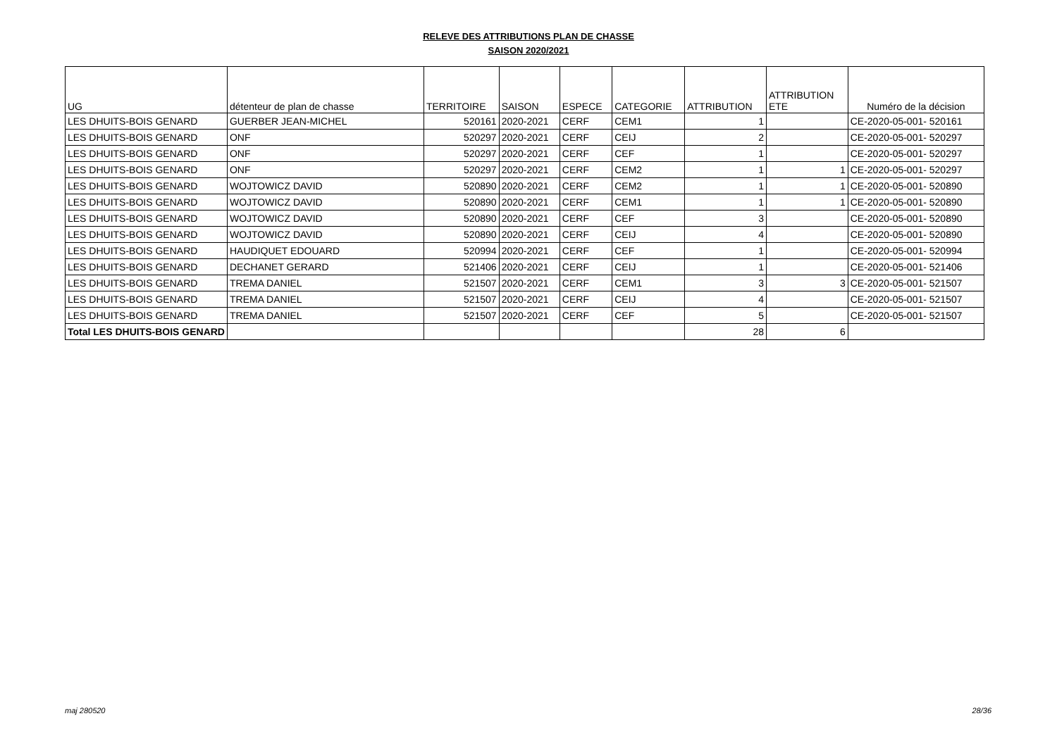RELEVE DES ATTRIBUTIONS PLAN DE CHASSE
SAISON 2020/2021
| UG | détenteur de plan de chasse | TERRITOIRE | SAISON | ESPECE | CATEGORIE | ATTRIBUTION | ATTRIBUTION ETE | Numéro de la décision |
| --- | --- | --- | --- | --- | --- | --- | --- | --- |
| LES DHUITS-BOIS GENARD | GUERBER JEAN-MICHEL | 520161 | 2020-2021 | CERF | CEM1 | 1 | | CE-2020-05-001- 520161 |
| LES DHUITS-BOIS GENARD | ONF | 520297 | 2020-2021 | CERF | CEIJ | 2 | | CE-2020-05-001- 520297 |
| LES DHUITS-BOIS GENARD | ONF | 520297 | 2020-2021 | CERF | CEF | 1 | | CE-2020-05-001- 520297 |
| LES DHUITS-BOIS GENARD | ONF | 520297 | 2020-2021 | CERF | CEM2 | 1 | 1 | CE-2020-05-001- 520297 |
| LES DHUITS-BOIS GENARD | WOJTOWICZ DAVID | 520890 | 2020-2021 | CERF | CEM2 | 1 | 1 | CE-2020-05-001- 520890 |
| LES DHUITS-BOIS GENARD | WOJTOWICZ DAVID | 520890 | 2020-2021 | CERF | CEM1 | 1 | 1 | CE-2020-05-001- 520890 |
| LES DHUITS-BOIS GENARD | WOJTOWICZ DAVID | 520890 | 2020-2021 | CERF | CEF | 3 | | CE-2020-05-001- 520890 |
| LES DHUITS-BOIS GENARD | WOJTOWICZ DAVID | 520890 | 2020-2021 | CERF | CEIJ | 4 | | CE-2020-05-001- 520890 |
| LES DHUITS-BOIS GENARD | HAUDIQUET EDOUARD | 520994 | 2020-2021 | CERF | CEF | 1 | | CE-2020-05-001- 520994 |
| LES DHUITS-BOIS GENARD | DECHANET GERARD | 521406 | 2020-2021 | CERF | CEIJ | 1 | | CE-2020-05-001- 521406 |
| LES DHUITS-BOIS GENARD | TREMA DANIEL | 521507 | 2020-2021 | CERF | CEM1 | 3 | 3 | CE-2020-05-001- 521507 |
| LES DHUITS-BOIS GENARD | TREMA DANIEL | 521507 | 2020-2021 | CERF | CEIJ | 4 | | CE-2020-05-001- 521507 |
| LES DHUITS-BOIS GENARD | TREMA DANIEL | 521507 | 2020-2021 | CERF | CEF | 5 | | CE-2020-05-001- 521507 |
| Total LES DHUITS-BOIS GENARD | | | | | | 28 | 6 | |
maj 280520 28/36